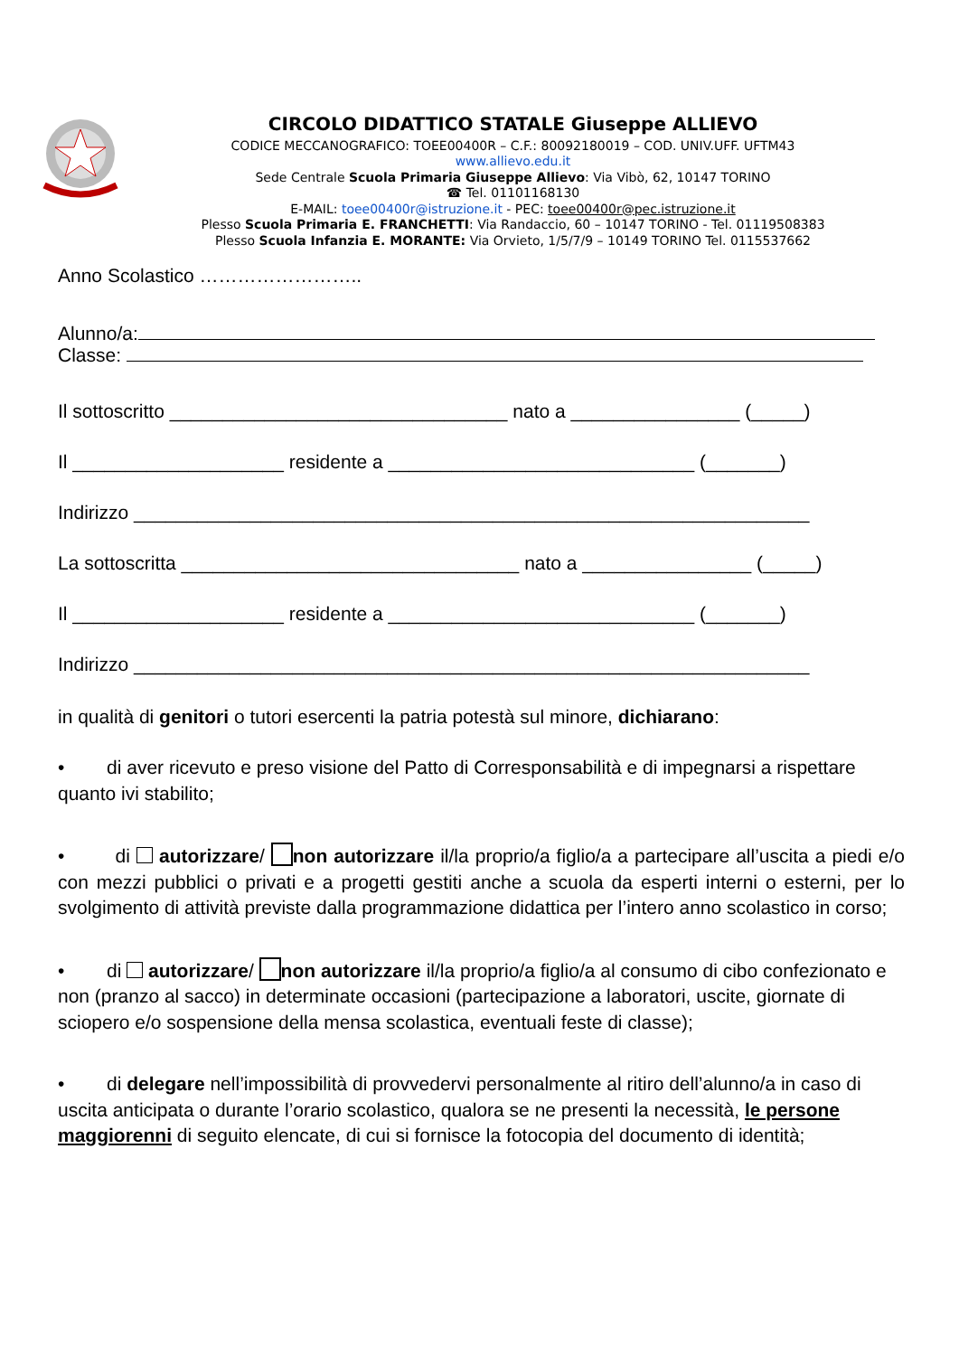CIRCOLO DIDATTICO STATALE Giuseppe ALLIEVO
CODICE MECCANOGRAFICO: TOEE00400R – C.F.: 80092180019 – COD. UNIV.UFF. UFTM43
www.allievo.edu.it
Sede Centrale Scuola Primaria Giuseppe Allievo: Via Vibò, 62, 10147 TORINO
☎ Tel. 01101168130
E-MAIL: toee00400r@istruzione.it - PEC: toee00400r@pec.istruzione.it
Plesso Scuola Primaria E. FRANCHETTI: Via Randaccio, 60 – 10147 TORINO - Tel. 01119508383
Plesso Scuola Infanzia E. MORANTE: Via Orvieto, 1/5/7/9 – 10149 TORINO Tel. 0115537662
Anno Scolastico ……………………..
Alunno/a:
Classe:
Il sottoscritto ________________________________ nato a ________________ (_____)
Il ____________________ residente a _____________________________ (_______)
Indirizzo ________________________________________________________________
La sottoscritta ________________________________ nato a ________________ (_____)
Il ____________________ residente a _____________________________ (_______)
Indirizzo ________________________________________________________________
in qualità di genitori o tutori esercenti la patria potestà sul minore, dichiarano:
• di aver ricevuto e preso visione del Patto di Corresponsabilità e di impegnarsi a rispettare quanto ivi stabilito;
• di autorizzare/ non autorizzare il/la proprio/a figlio/a a partecipare all’uscita a piedi e/o con mezzi pubblici o privati e a progetti gestiti anche a scuola da esperti interni o esterni, per lo svolgimento di attività previste dalla programmazione didattica per l’intero anno scolastico in corso;
• di autorizzare/ non autorizzare il/la proprio/a figlio/a al consumo di cibo confezionato e non (pranzo al sacco) in determinate occasioni (partecipazione a laboratori, uscite, giornate di sciopero e/o sospensione della mensa scolastica, eventuali feste di classe);
• di delegare nell’impossibilità di provvedervi personalmente al ritiro dell’alunno/a in caso di uscita anticipata o durante l’orario scolastico, qualora se ne presenti la necessità, le persone maggiorenni di seguito elencate, di cui si fornisce la fotocopia del documento di identità;